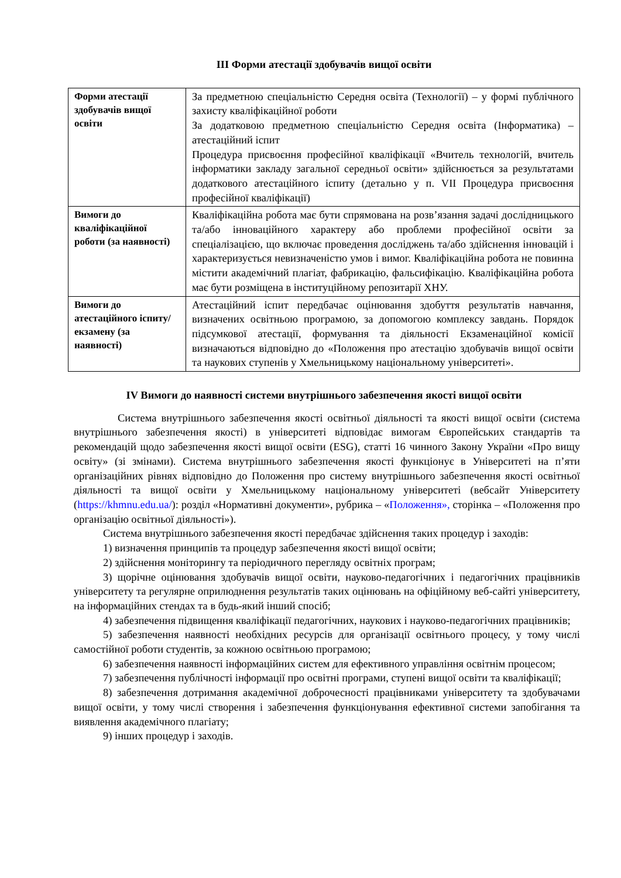ІІІ Форми атестації здобувачів вищої освіти
| Форми атестації здобувачів вищої освіти | За предметною спеціальністю Середня освіта (Технології) – у формі публічного захисту кваліфікаційної роботи За додатковою предметною спеціальністю Середня освіта (Інформатика) – атестаційний іспит Процедура присвоєння професійної кваліфікації «Вчитель технологій, вчитель інформатики закладу загальної середньої освіти» здійснюється за результатами додаткового атестаційного іспиту (детально у п. VII Процедура присвоєння професійної кваліфікації) |
| Вимоги до кваліфікаційної роботи (за наявності) | Кваліфікаційна робота має бути спрямована на розв’язання задачі дослідницького та/або інноваційного характеру або проблеми професійної освіти за спеціалізацією, що включає проведення досліджень та/або здійснення інновацій і характеризується невизначеністю умов і вимог. Кваліфікаційна робота не повинна містити академічний плагіат, фабрикацію, фальсифікацію. Кваліфікаційна робота має бути розміщена в інституційному репозитарії ХНУ. |
| Вимоги до атестаційного іспиту/екзамену (за наявності) | Атестаційний іспит передбачає оцінювання здобуття результатів навчання, визначених освітньою програмою, за допомогою комплексу завдань. Порядок підсумкової атестації, формування та діяльності Екзаменаційної комісії визначаються відповідно до «Положення про атестацію здобувачів вищої освіти та наукових ступенів у Хмельницькому національному університеті». |
IV Вимоги до наявності системи внутрішнього забезпечення якості вищої освіти
Система внутрішнього забезпечення якості освітньої діяльності та якості вищої освіти (система внутрішнього забезпечення якості) в університеті відповідає вимогам Європейських стандартів та рекомендацій щодо забезпечення якості вищої освіти (ESG), статті 16 чинного Закону України «Про вищу освіту» (зі змінами). Система внутрішнього забезпечення якості функціонує в Університеті на п’яти організаційних рівнях відповідно до Положення про систему внутрішнього забезпечення якості освітньої діяльності та вищої освіти у Хмельницькому національному університеті (вебсайт Університету (https://khmnu.edu.ua/): розділ «Нормативні документи», рубрика – «Положення», сторінка – «Положення про організацію освітньої діяльності»).
Система внутрішнього забезпечення якості передбачає здійснення таких процедур і заходів:
1) визначення принципів та процедур забезпечення якості вищої освіти;
2) здійснення моніторингу та періодичного перегляду освітніх програм;
3) щорічне оцінювання здобувачів вищої освіти, науково-педагогічних і педагогічних працівників університету та регулярне оприлюднення результатів таких оцінювань на офіційному веб-сайті університету, на інформаційних стендах та в будь-який інший спосіб;
4) забезпечення підвищення кваліфікації педагогічних, наукових і науково-педагогічних працівників;
5) забезпечення наявності необхідних ресурсів для організації освітнього процесу, у тому числі самостійної роботи студентів, за кожною освітньою програмою;
6) забезпечення наявності інформаційних систем для ефективного управління освітнім процесом;
7) забезпечення публічності інформації про освітні програми, ступені вищої освіти та кваліфікації;
8) забезпечення дотримання академічної доброчесності працівниками університету та здобувачами вищої освіти, у тому числі створення і забезпечення функціонування ефективної системи запобігання та виявлення академічного плагіату;
9) інших процедур і заходів.